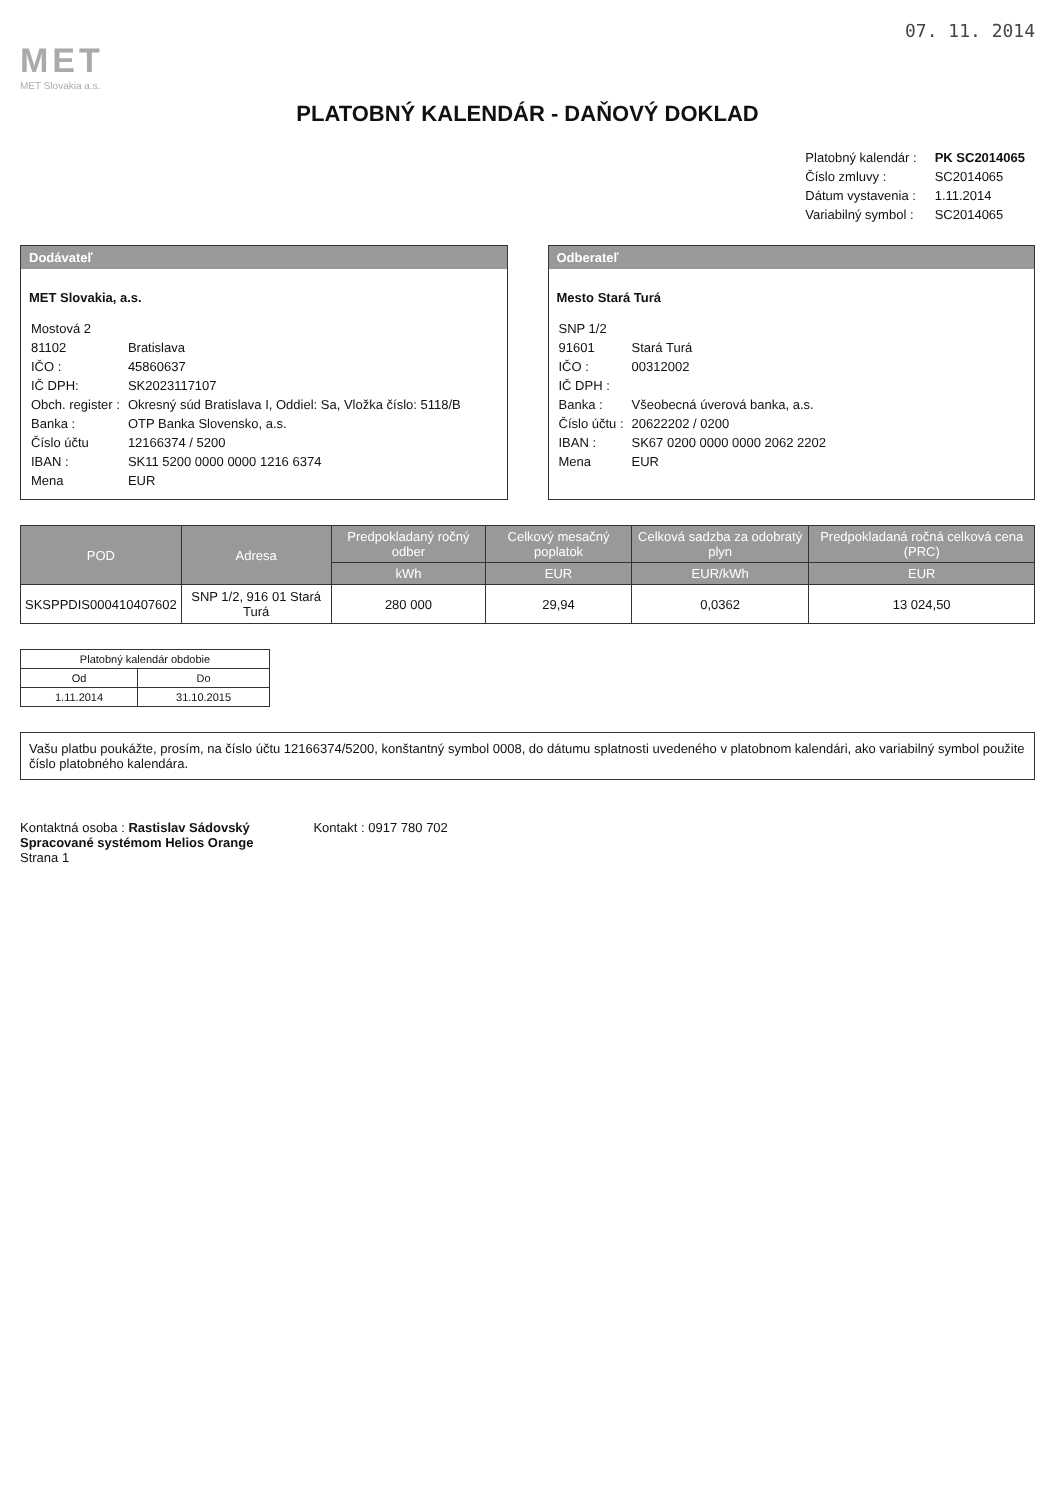07. 11. 2014
MET
MET Slovakia a.s.
PLATOBNÝ KALENDÁR - DAŇOVÝ DOKLAD
| Platobný kalendár : | PK SC2014065 |
| Číslo zmluvy : | SC2014065 |
| Dátum vystavenia : | 1.11.2014 |
| Variabilný symbol : | SC2014065 |
Dodávateľ
MET Slovakia, a.s.
| Mostová 2 | |
| 81102 | Bratislava |
| IČO : | 45860637 |
| IČ DPH: | SK2023117107 |
| Obch. register : | Okresný súd Bratislava I, Oddiel: Sa, Vložka číslo: 5118/B |
| Banka : | OTP Banka Slovensko, a.s. |
| Číslo účtu | 12166374 / 5200 |
| IBAN : | SK11 5200 0000 0000 1216 6374 |
| Mena | EUR |
Odberateľ
Mesto Stará Turá
| SNP 1/2 | |
| 91601 | Stará Turá |
| IČO : | 00312002 |
| IČ DPH : | |
| Banka : | Všeobecná úverová banka, a.s. |
| Číslo účtu : | 20622202 / 0200 |
| IBAN : | SK67 0200 0000 0000 2062 2202 |
| Mena | EUR |
| POD | Adresa | Predpokladaný ročný odber | Celkový mesačný poplatok | Celková sadzba za odobratý plyn | Predpokladaná ročná celková cena (PRC) |
| --- | --- | --- | --- | --- | --- |
| | | kWh | EUR | EUR/kWh | EUR |
| SKSPPDIS000410407602 | SNP 1/2, 916 01 Stará Turá | 280 000 | 29,94 | 0,0362 | 13 024,50 |
| Platobný kalendár obdobie | |
| --- | --- |
| Od | Do |
| 1.11.2014 | 31.10.2015 |
Vašu platbu poukážte, prosím, na číslo účtu 12166374/5200, konštantný symbol 0008, do dátumu splatnosti uvedeného v platobnom kalendári, ako variabilný symbol použite číslo platobného kalendára.
Kontaktná osoba : Rastislav Sádovský
Spracované systémom Helios Orange
Strana 1
Kontakt : 0917 780 702